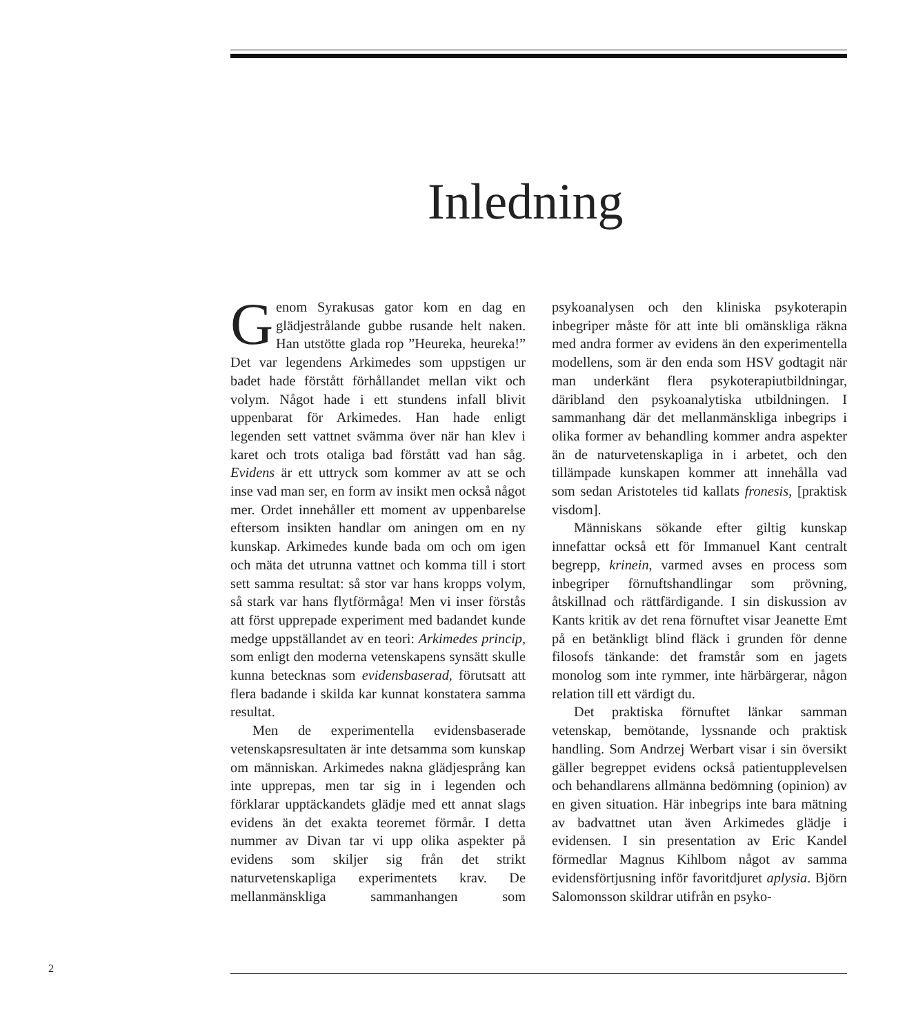Inledning
Genom Syrakusas gator kom en dag en glädjestrålande gubbe rusande helt naken. Han utstötte glada rop ”Heureka, heureka!” Det var legendens Arkimedes som uppstigen ur badet hade förstått förhållandet mellan vikt och volym. Något hade i ett stundens infall blivit uppenbarat för Arkimedes. Han hade enligt legenden sett vattnet svämma över när han klev i karet och trots otaliga bad förstått vad han såg. Evidens är ett uttryck som kommer av att se och inse vad man ser, en form av insikt men också något mer. Ordet innehåller ett moment av uppenbarelse eftersom insikten handlar om aningen om en ny kunskap. Arkimedes kunde bada om och om igen och mäta det utrunna vattnet och komma till i stort sett samma resultat: så stor var hans kropps volym, så stark var hans flytförmåga! Men vi inser förstås att först upprepade experiment med badandet kunde medge uppställandet av en teori: Arkimedes princip, som enligt den moderna vetenskapens synsätt skulle kunna betecknas som evidensbaserad, förutsatt att flera badande i skilda kar kunnat konstatera samma resultat.
Men de experimentella evidensbaserade vetenskapsresultaten är inte detsamma som kunskap om människan. Arkimedes nakna glädjesprång kan inte upprepas, men tar sig in i legenden och förklarar upptäckandets glädje med ett annat slags evidens än det exakta teoremet förmår. I detta nummer av Divan tar vi upp olika aspekter på evidens som skiljer sig från det strikt naturvetenskapliga experimentets krav. De mellanmänskliga sammanhangen som psykoanalysen och den kliniska psykoterapin inbegriper måste för att inte bli omänskliga räkna med andra former av evidens än den experimentella modellens, som är den enda som HSV godtagit när man underkänt flera psykoterapiutbildningar, däribland den psykoanalytiska utbildningen. I sammanhang där det mellanmänskliga inbegrips i olika former av behandling kommer andra aspekter än de naturvetenskapliga in i arbetet, och den tillämpade kunskapen kommer att innehålla vad som sedan Aristoteles tid kallats fronesis, [praktisk visdom].
Människans sökande efter giltig kunskap innefattar också ett för Immanuel Kant centralt begrepp, krinein, varmed avses en process som inbegriper förnuftshandlingar som prövning, åtskillnad och rättfärdigande. I sin diskussion av Kants kritik av det rena förnuftet visar Jeanette Emt på en betänkligt blind fläck i grunden för denne filosofs tänkande: det framstår som en jagets monolog som inte rymmer, inte härbärgerar, någon relation till ett värdigt du.
Det praktiska förnuftet länkar samman vetenskap, bemötande, lyssnande och praktisk handling. Som Andrzej Werbart visar i sin översikt gäller begreppet evidens också patientupplevelsen och behandlarens allmänna bedömning (opinion) av en given situation. Här inbegrips inte bara mätning av badvattnet utan även Arkimedes glädje i evidensen. I sin presentation av Eric Kandel förmedlar Magnus Kihlbom något av samma evidensförtjusning inför favoritdjuret aplysia. Björn Salomonsson skildrar utifrån en psyko-
2